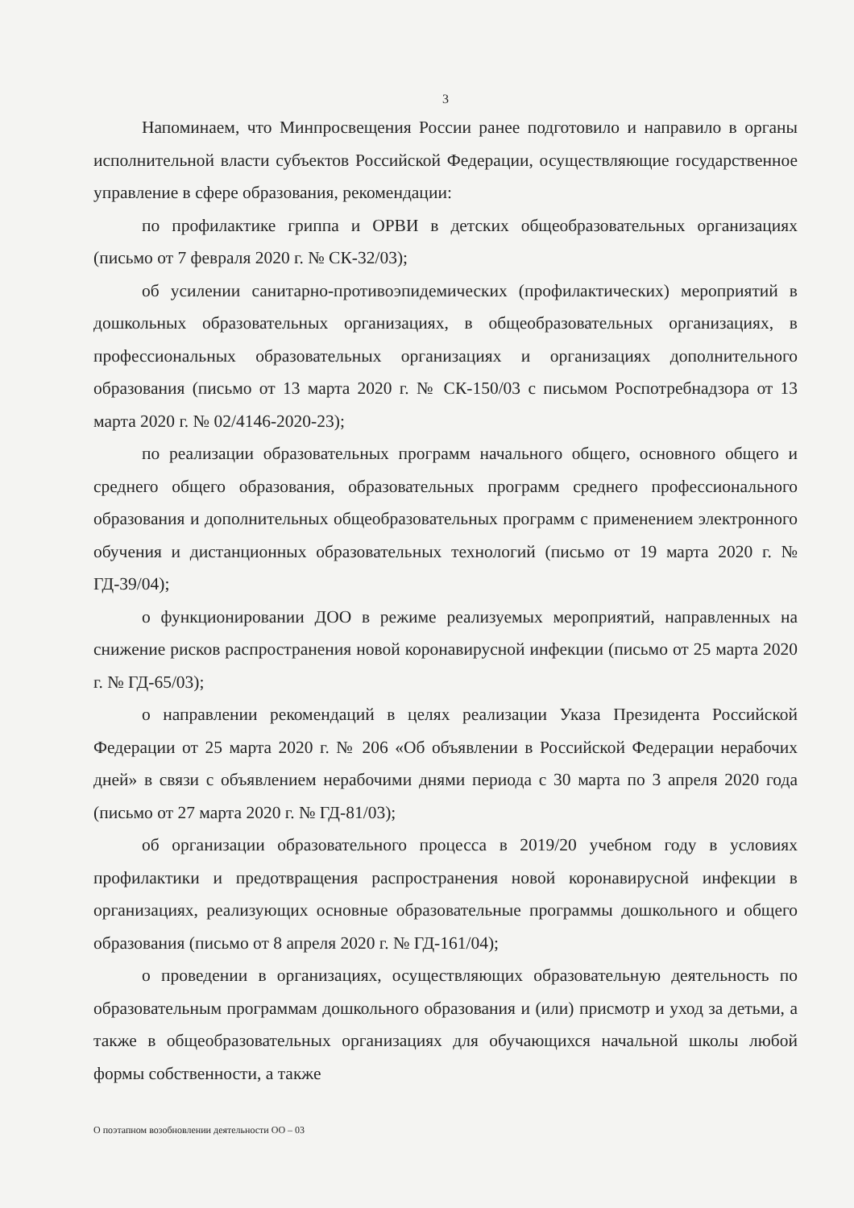3
Напоминаем, что Минпросвещения России ранее подготовило и направило в органы исполнительной власти субъектов Российской Федерации, осуществляющие государственное управление в сфере образования, рекомендации:
по профилактике гриппа и ОРВИ в детских общеобразовательных организациях (письмо от 7 февраля 2020 г. № СК-32/03);
об усилении санитарно-противоэпидемических (профилактических) мероприятий в дошкольных образовательных организациях, в общеобразовательных организациях, в профессиональных образовательных организациях и организациях дополнительного образования (письмо от 13 марта 2020 г. № СК-150/03 с письмом Роспотребнадзора от 13 марта 2020 г. № 02/4146-2020-23);
по реализации образовательных программ начального общего, основного общего и среднего общего образования, образовательных программ среднего профессионального образования и дополнительных общеобразовательных программ с применением электронного обучения и дистанционных образовательных технологий (письмо от 19 марта 2020 г. № ГД-39/04);
о функционировании ДОО в режиме реализуемых мероприятий, направленных на снижение рисков распространения новой коронавирусной инфекции (письмо от 25 марта 2020 г. № ГД-65/03);
о направлении рекомендаций в целях реализации Указа Президента Российской Федерации от 25 марта 2020 г. № 206 «Об объявлении в Российской Федерации нерабочих дней» в связи с объявлением нерабочими днями периода с 30 марта по 3 апреля 2020 года (письмо от 27 марта 2020 г. № ГД-81/03);
об организации образовательного процесса в 2019/20 учебном году в условиях профилактики и предотвращения распространения новой коронавирусной инфекции в организациях, реализующих основные образовательные программы дошкольного и общего образования (письмо от 8 апреля 2020 г. № ГД-161/04);
о проведении в организациях, осуществляющих образовательную деятельность по образовательным программам дошкольного образования и (или) присмотр и уход за детьми, а также в общеобразовательных организациях для обучающихся начальной школы любой формы собственности, а также
О поэтапном возобновлении деятельности ОО – 03